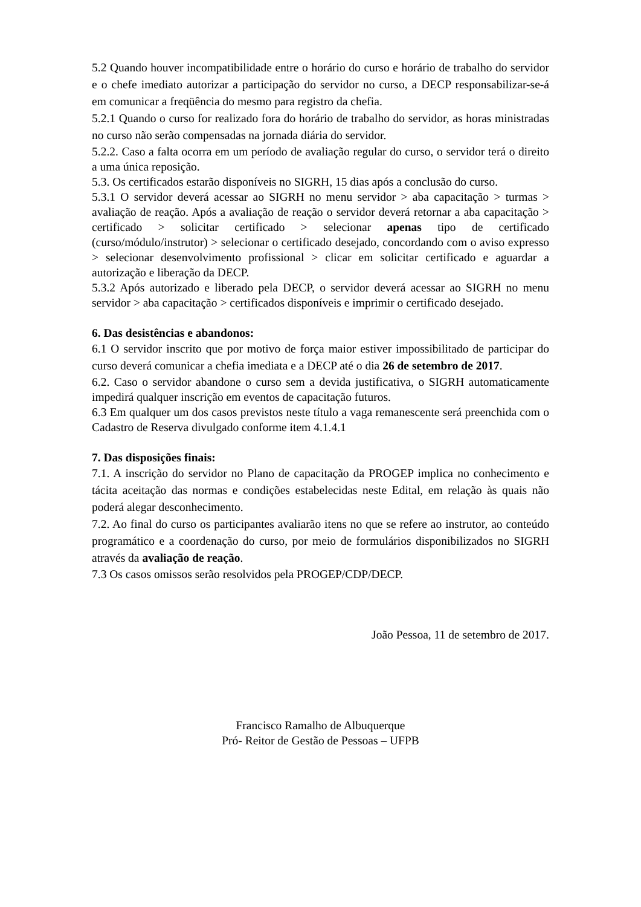5.2 Quando houver incompatibilidade entre o horário do curso e horário de trabalho do servidor e o chefe imediato autorizar a participação do servidor no curso, a DECP responsabilizar-se-á em comunicar a freqüência do mesmo para registro da chefia.
5.2.1 Quando o curso for realizado fora do horário de trabalho do servidor, as horas ministradas no curso não serão compensadas na jornada diária do servidor.
5.2.2. Caso a falta ocorra em um período de avaliação regular do curso, o servidor terá o direito a uma única reposição.
5.3. Os certificados estarão disponíveis no SIGRH, 15 dias após a conclusão do curso.
5.3.1 O servidor deverá acessar ao SIGRH no menu servidor > aba capacitação > turmas > avaliação de reação. Após a avaliação de reação o servidor deverá retornar a aba capacitação > certificado > solicitar certificado > selecionar apenas tipo de certificado (curso/módulo/instrutor) > selecionar o certificado desejado, concordando com o aviso expresso > selecionar desenvolvimento profissional > clicar em solicitar certificado e aguardar a autorização e liberação da DECP.
5.3.2 Após autorizado e liberado pela DECP, o servidor deverá acessar ao SIGRH no menu servidor > aba capacitação > certificados disponíveis e imprimir o certificado desejado.
6. Das desistências e abandonos:
6.1 O servidor inscrito que por motivo de força maior estiver impossibilitado de participar do curso deverá comunicar a chefia imediata e a DECP até o dia 26 de setembro de 2017.
6.2. Caso o servidor abandone o curso sem a devida justificativa, o SIGRH automaticamente impedirá qualquer inscrição em eventos de capacitação futuros.
6.3 Em qualquer um dos casos previstos neste título a vaga remanescente será preenchida com o Cadastro de Reserva divulgado conforme item 4.1.4.1
7. Das disposições finais:
7.1. A inscrição do servidor no Plano de capacitação da PROGEP implica no conhecimento e tácita aceitação das normas e condições estabelecidas neste Edital, em relação às quais não poderá alegar desconhecimento.
7.2. Ao final do curso os participantes avaliarão itens no que se refere ao instrutor, ao conteúdo programático e a coordenação do curso, por meio de formulários disponibilizados no SIGRH através da avaliação de reação.
7.3 Os casos omissos serão resolvidos pela PROGEP/CDP/DECP.
João Pessoa, 11 de setembro de 2017.
Francisco Ramalho de Albuquerque
Pró- Reitor de Gestão de Pessoas – UFPB